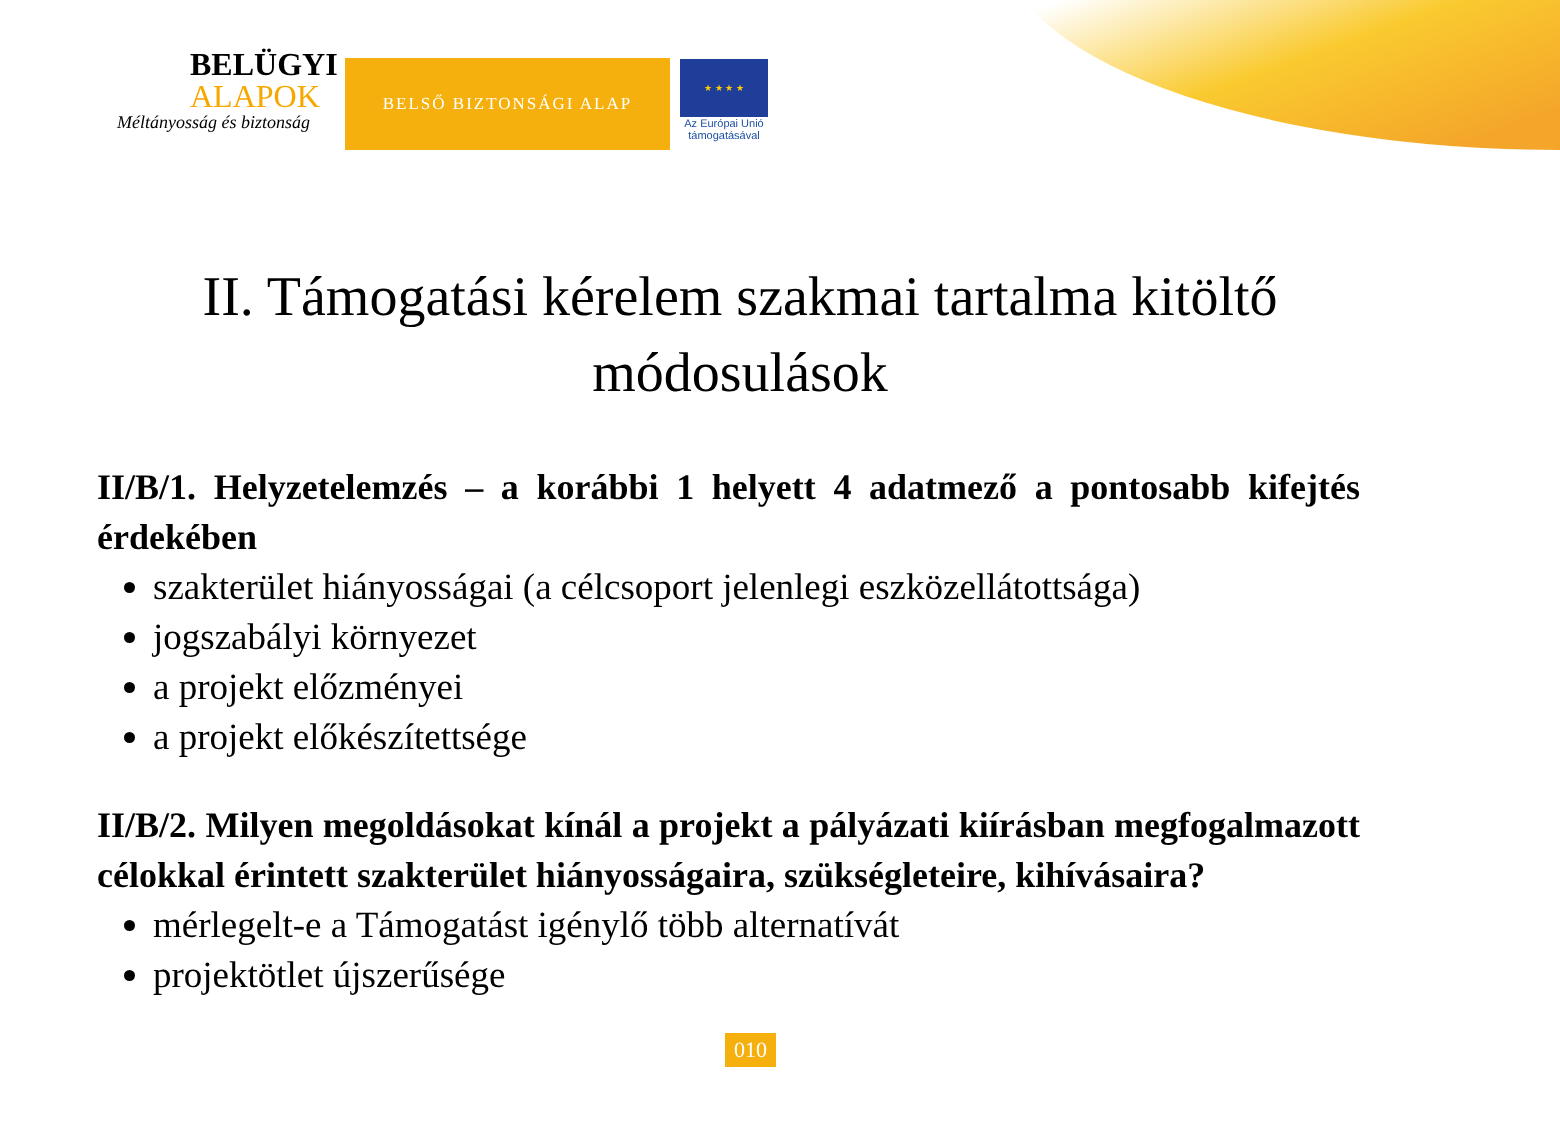BELÜGYI
ALAPOK
Méltányosság és biztonság
BELSŐ BIZTONSÁGI ALAP
★ ★ ★ ★
Az Európai Unió
támogatásával
II. Támogatási kérelem szakmai tartalma kitöltő módosulások
II/B/1. Helyzetelemzés – a korábbi 1 helyett 4 adatmező a pontosabb kifejtés érdekében
szakterület hiányosságai (a célcsoport jelenlegi eszközellátottsága)
jogszabályi környezet
a projekt előzményei
a projekt előkészítettsége
II/B/2. Milyen megoldásokat kínál a projekt a pályázati kiírásban megfogalmazott célokkal érintett szakterület hiányosságaira, szükségleteire, kihívásaira?
mérlegelt-e a Támogatást igénylő több alternatívát
projektötlet újszerűsége
010